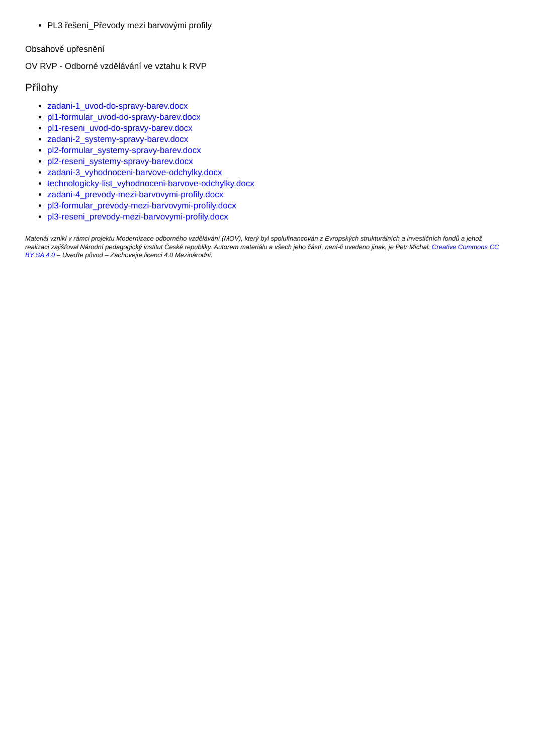PL3 řešení_Převody mezi barvovými profily
Obsahové upřesnění
OV RVP - Odborné vzdělávání ve vztahu k RVP
Přílohy
zadani-1_uvod-do-spravy-barev.docx
pl1-formular_uvod-do-spravy-barev.docx
pl1-reseni_uvod-do-spravy-barev.docx
zadani-2_systemy-spravy-barev.docx
pl2-formular_systemy-spravy-barev.docx
pl2-reseni_systemy-spravy-barev.docx
zadani-3_vyhodnoceni-barvove-odchylky.docx
technologicky-list_vyhodnoceni-barvove-odchylky.docx
zadani-4_prevody-mezi-barvovymi-profily.docx
pl3-formular_prevody-mezi-barvovymi-profily.docx
pl3-reseni_prevody-mezi-barvovymi-profily.docx
Materiál vznikl v rámci projektu Modernizace odborného vzdělávání (MOV), který byl spolufinancován z Evropských strukturálních a investičních fondů a jehož realizaci zajišťoval Národní pedagogický institut České republiky. Autorem materiálu a všech jeho částí, není-li uvedeno jinak, je Petr Michal. Creative Commons CC BY SA 4.0 – Uveďte původ – Zachovejte licenci 4.0 Mezinárodní.